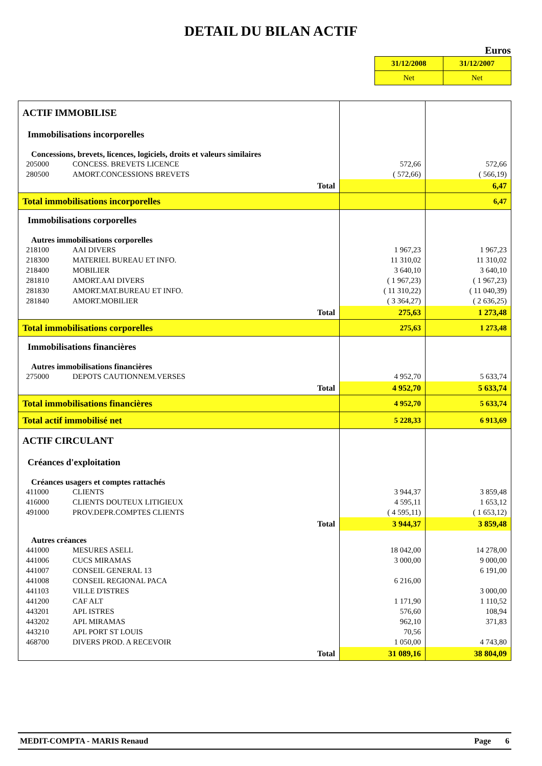DETAIL DU BILAN ACTIF
Euros
| 31/12/2008 | 31/12/2007 |
| Net | Net |
| ACTIF IMMOBILISE | | | |
| Immobilisations incorporelles | | | |
| Concessions, brevets, licences, logiciels, droits et valeurs similaires | | | |
| 205000 | CONCESS. BREVETS LICENCE | 572,66 | 572,66 |
| 280500 | AMORT.CONCESSIONS BREVETS | ( 572,66) | ( 566,19) |
| Total | | | 6,47 |
| Total immobilisations incorporelles | | | 6,47 |
| Immobilisations corporelles | | | |
| Autres immobilisations corporelles | | | |
| 218100 | AAI DIVERS | 1 967,23 | 1 967,23 |
| 218300 | MATERIEL BUREAU ET INFO. | 11 310,02 | 11 310,02 |
| 218400 | MOBILIER | 3 640,10 | 3 640,10 |
| 281810 | AMORT.AAI DIVERS | ( 1 967,23) | ( 1 967,23) |
| 281830 | AMORT.MAT.BUREAU ET INFO. | ( 11 310,22) | ( 11 040,39) |
| 281840 | AMORT.MOBILIER | ( 3 364,27) | ( 2 636,25) |
| Total | | 275,63 | 1 273,48 |
| Total immobilisations corporelles | | 275,63 | 1 273,48 |
| Immobilisations financières | | | |
| Autres immobilisations financières | | | |
| 275000 | DEPOTS CAUTIONNEM.VERSES | 4 952,70 | 5 633,74 |
| Total | | 4 952,70 | 5 633,74 |
| Total immobilisations financières | | 4 952,70 | 5 633,74 |
| Total actif immobilisé net | | 5 228,33 | 6 913,69 |
| ACTIF CIRCULANT | | | |
| Créances d'exploitation | | | |
| Créances usagers et comptes rattachés | | | |
| 411000 | CLIENTS | 3 944,37 | 3 859,48 |
| 416000 | CLIENTS DOUTEUX LITIGIEUX | 4 595,11 | 1 653,12 |
| 491000 | PROV.DEPR.COMPTES CLIENTS | ( 4 595,11) | ( 1 653,12) |
| Total | | 3 944,37 | 3 859,48 |
| Autres créances | | | |
| 441000 | MESURES ASELL | 18 042,00 | 14 278,00 |
| 441006 | CUCS MIRAMAS | 3 000,00 | 9 000,00 |
| 441007 | CONSEIL GENERAL 13 | | 6 191,00 |
| 441008 | CONSEIL REGIONAL PACA | 6 216,00 | |
| 441103 | VILLE D'ISTRES | | 3 000,00 |
| 441200 | CAF ALT | 1 171,90 | 1 110,52 |
| 443201 | APL ISTRES | 576,60 | 108,94 |
| 443202 | APL MIRAMAS | 962,10 | 371,83 |
| 443210 | APL PORT ST LOUIS | 70,56 | |
| 468700 | DIVERS PROD. A RECEVOIR | 1 050,00 | 4 743,80 |
| Total | | 31 089,16 | 38 804,09 |
MEDIT-COMPTA - MARIS Renaud Page 6